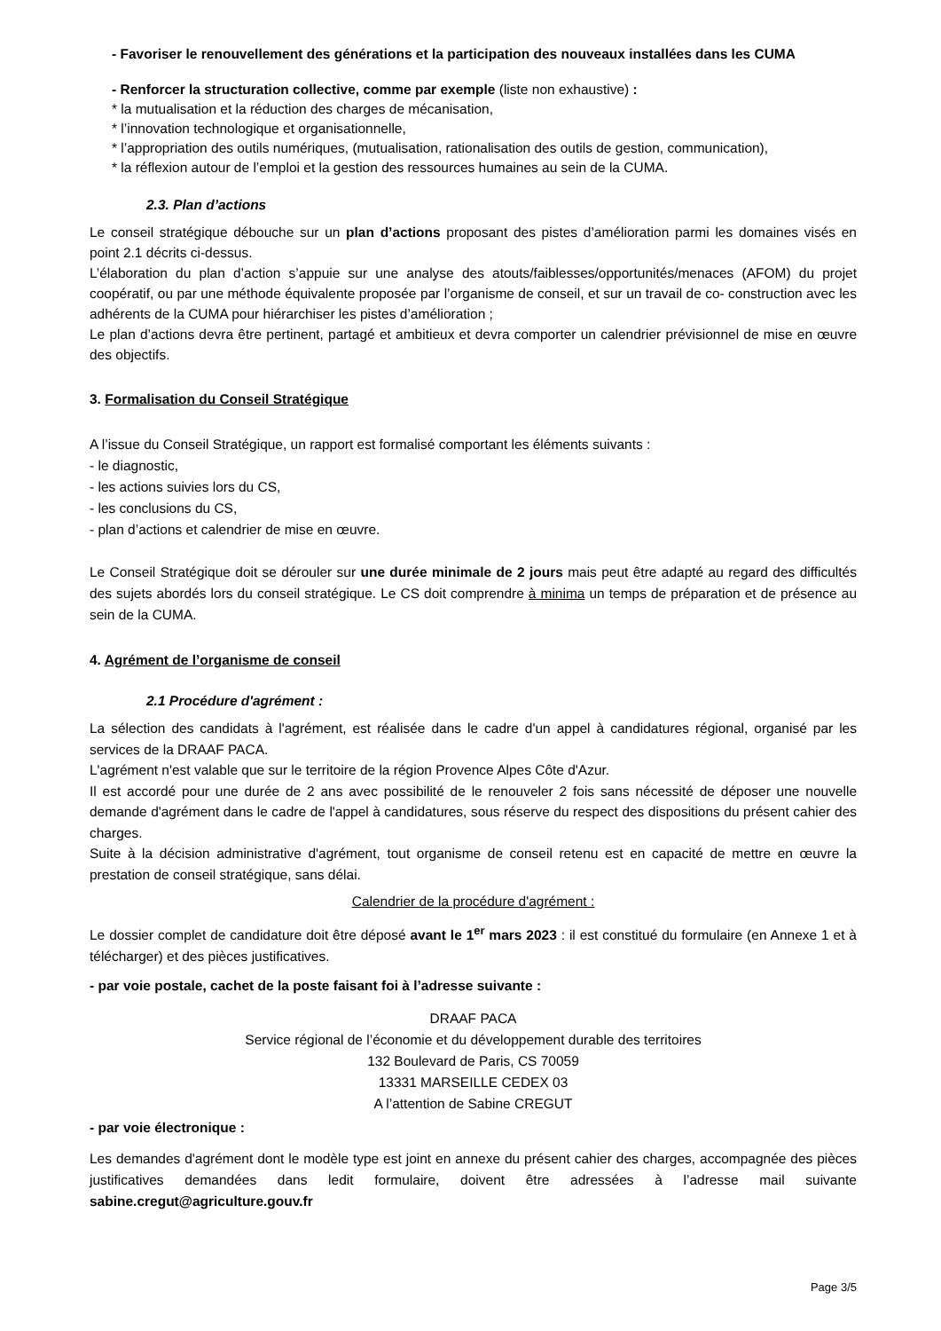- Favoriser le renouvellement des générations et la participation des nouveaux installées dans les CUMA
- Renforcer la structuration collective, comme par exemple (liste non exhaustive) :
* la mutualisation et la réduction des charges de mécanisation,
* l’innovation technologique et organisationnelle,
* l’appropriation des outils numériques, (mutualisation, rationalisation des outils de gestion, communication),
* la réflexion autour de l’emploi et la gestion des ressources humaines au sein de la CUMA.
2.3. Plan d’actions
Le conseil stratégique débouche sur un plan d’actions proposant des pistes d’amélioration parmi les domaines visés en point 2.1 décrits ci-dessus.
L’élaboration du plan d’action s’appuie sur une analyse des atouts/faiblesses/opportunités/menaces (AFOM) du projet coopératif, ou par une méthode équivalente proposée par l’organisme de conseil, et sur un travail de co- construction avec les adhérents de la CUMA pour hiérarchiser les pistes d’amélioration ;
Le plan d’actions devra être pertinent, partagé et ambitieux et devra comporter un calendrier prévisionnel de mise en œuvre des objectifs.
3. Formalisation du Conseil Stratégique
A l’issue du Conseil Stratégique, un rapport est formalisé comportant les éléments suivants :
- le diagnostic,
- les actions suivies lors du CS,
- les conclusions du CS,
- plan d’actions et calendrier de mise en œuvre.
Le Conseil Stratégique doit se dérouler sur une durée minimale de 2 jours mais peut être adapté au regard des difficultés des sujets abordés lors du conseil stratégique. Le CS doit comprendre à minima un temps de préparation et de présence au sein de la CUMA.
4. Agrément de l’organisme de conseil
2.1 Procédure d'agrément :
La sélection des candidats à l'agrément, est réalisée dans le cadre d'un appel à candidatures régional, organisé par les services de la DRAAF PACA.
L'agrément n'est valable que sur le territoire de la région Provence Alpes Côte d'Azur.
Il est accordé pour une durée de 2 ans avec possibilité de le renouveler 2 fois sans nécessité de déposer une nouvelle demande d'agrément dans le cadre de l'appel à candidatures, sous réserve du respect des dispositions du présent cahier des charges.
Suite à la décision administrative d'agrément, tout organisme de conseil retenu est en capacité de mettre en œuvre la prestation de conseil stratégique, sans délai.
Calendrier de la procédure d'agrément :
Le dossier complet de candidature doit être déposé avant le 1<sup>er</sup> mars 2023 : il est constitué du formulaire (en Annexe 1 et à télécharger) et des pièces justificatives.
- par voie postale, cachet de la poste faisant foi à l’adresse suivante :
DRAAF PACA
Service régional de l’économie et du développement durable des territoires
132 Boulevard de Paris, CS 70059
13331 MARSEILLE CEDEX 03
A l’attention de Sabine CREGUT
- par voie électronique :
Les demandes d'agrément dont le modèle type est joint en annexe du présent cahier des charges, accompagnée des pièces justificatives demandées dans ledit formulaire, doivent être adressées à l’adresse mail suivante sabine.cregut@agriculture.gouv.fr
Page 3/5